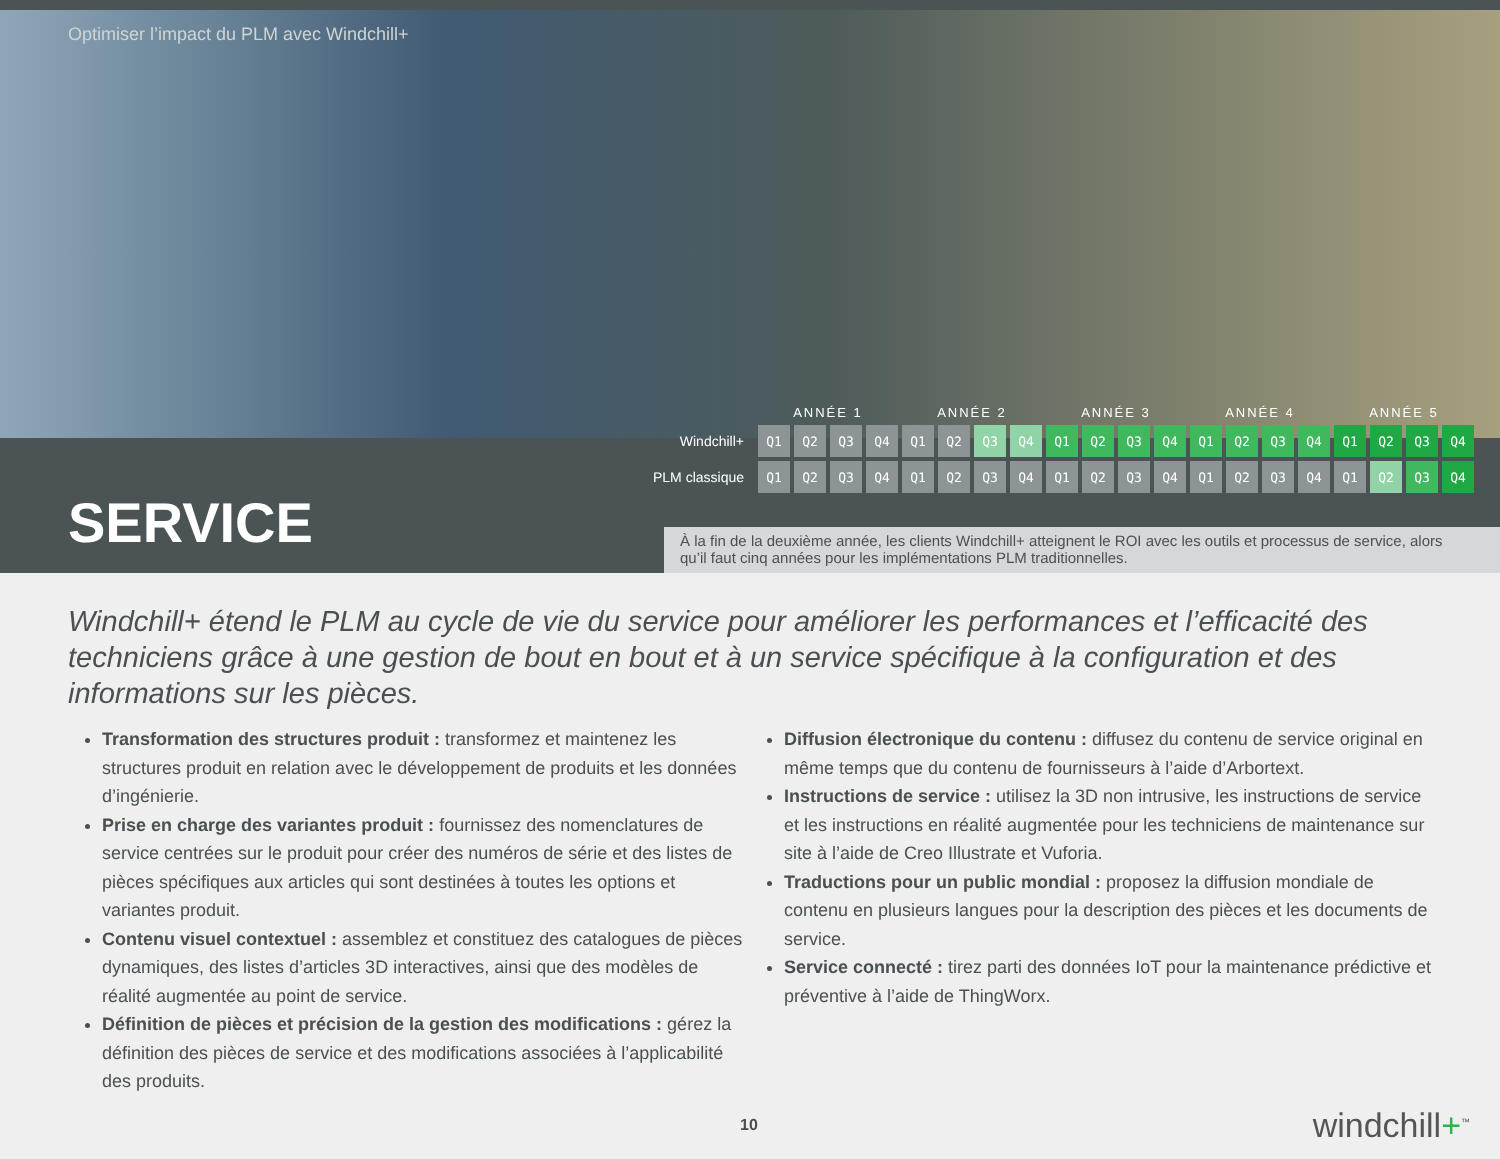Optimiser l’impact du PLM avec Windchill+
| | ANNÉE 1 | | | | ANNÉE 2 | | | | ANNÉE 3 | | | | ANNÉE 4 | | | | ANNÉE 5 | | | |
| --- | --- | --- | --- | --- | --- | --- | --- | --- | --- | --- | --- | --- | --- | --- | --- | --- | --- | --- | --- | --- |
| Windchill+ | Q1 | Q2 | Q3 | Q4 | Q1 | Q2 | Q3 | Q4 | Q1 | Q2 | Q3 | Q4 | Q1 | Q2 | Q3 | Q4 | Q1 | Q2 | Q3 | Q4 |
| PLM classique | Q1 | Q2 | Q3 | Q4 | Q1 | Q2 | Q3 | Q4 | Q1 | Q2 | Q3 | Q4 | Q1 | Q2 | Q3 | Q4 | Q1 | Q2 | Q3 | Q4 |
SERVICE
À la fin de la deuxième année, les clients Windchill+ atteignent le ROI avec les outils et processus de service, alors qu’il faut cinq années pour les implémentations PLM traditionnelles.
Windchill+ étend le PLM au cycle de vie du service pour améliorer les performances et l’efficacité des techniciens grâce à une gestion de bout en bout et à un service spécifique à la configuration et des informations sur les pièces.
Transformation des structures produit : transformez et maintenez les structures produit en relation avec le développement de produits et les données d’ingénierie.
Prise en charge des variantes produit : fournissez des nomenclatures de service centrées sur le produit pour créer des numéros de série et des listes de pièces spécifiques aux articles qui sont destinées à toutes les options et variantes produit.
Contenu visuel contextuel : assemblez et constituez des catalogues de pièces dynamiques, des listes d’articles 3D interactives, ainsi que des modèles de réalité augmentée au point de service.
Définition de pièces et précision de la gestion des modifications : gérez la définition des pièces de service et des modifications associées à l’applicabilité des produits.
Diffusion électronique du contenu : diffusez du contenu de service original en même temps que du contenu de fournisseurs à l’aide d’Arbortext.
Instructions de service : utilisez la 3D non intrusive, les instructions de service et les instructions en réalité augmentée pour les techniciens de maintenance sur site à l’aide de Creo Illustrate et Vuforia.
Traductions pour un public mondial : proposez la diffusion mondiale de contenu en plusieurs langues pour la description des pièces et les documents de service.
Service connecté : tirez parti des données IoT pour la maintenance prédictive et préventive à l’aide de ThingWorx.
10 windchill+<sup>™</sup>